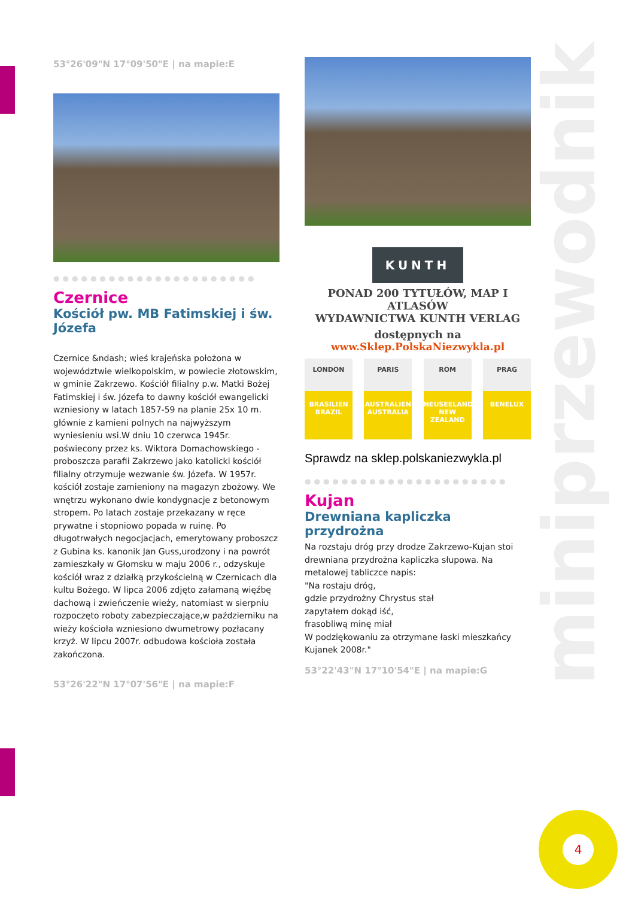53°26'09"N 17°09'50"E | na mapie:E
●●●●●●●●●●●●●●●●●●●●●●
Czernice
Kościół pw. MB Fatimskiej i św. Józefa
Czernice &ndash; wieś krajeńska położona w województwie wielkopolskim, w powiecie złotowskim, w gminie Zakrzewo. Kościół filialny p.w. Matki Bożej Fatimskiej i św. Józefa to dawny kościół ewangelicki wzniesiony w latach 1857-59 na planie 25x 10 m. głównie z kamieni polnych na najwyższym wyniesieniu wsi.W dniu 10 czerwca 1945r. poświecony przez ks. Wiktora Domachowskiego - proboszcza parafii Zakrzewo jako katolicki kościół filialny otrzymuje wezwanie św. Józefa. W 1957r. kościół zostaje zamieniony na magazyn zbożowy. We wnętrzu wykonano dwie kondygnacje z betonowym stropem. Po latach zostaje przekazany w ręce prywatne i stopniowo popada w ruinę. Po długotrwałych negocjacjach, emerytowany proboszcz z Gubina ks. kanonik Jan Guss,urodzony i na powrót zamieszkały w Głomsku w maju 2006 r., odzyskuje kościół wraz z działką przykościelną w Czernicach dla kultu Bożego. W lipca 2006 zdjęto załamaną więźbę dachową i zwieńczenie wieży, natomiast w sierpniu rozpoczęto roboty zabezpieczające,w październiku na wieży kościoła wzniesiono dwumetrowy pozłacany krzyż. W lipcu 2007r. odbudowa kościoła została zakończona.
53°26'22"N 17°07'56"E | na mapie:F
KUNTH
PONAD 200 TYTUŁÓW, MAP I ATLASÓW
WYDAWNICTWA KUNTH VERLAG
dostępnych na
www.Sklep.PolskaNiezwykla.pl
LONDON
BRASILIEN BRAZIL
PARIS
AUSTRALIEN AUSTRALIA
ROM
NEUSEELAND NEW ZEALAND
PRAG
BENELUX
Sprawdz na sklep.polskaniezwykla.pl
●●●●●●●●●●●●●●●●●●●●●●
Kujan
Drewniana kapliczka przydrożna
Na rozstaju dróg przy drodze Zakrzewo-Kujan stoi drewniana przydrożna kapliczka słupowa. Na metalowej tabliczce napis:
"Na rostaju dróg,
gdzie przydrożny Chrystus stał
zapytałem dokąd iść,
frasobliwą minę miał
W podziękowaniu za otrzymane łaski mieszkańcy Kujanek 2008r."
53°22'43"N 17°10'54"E | na mapie:G
miniprzewodnik
4